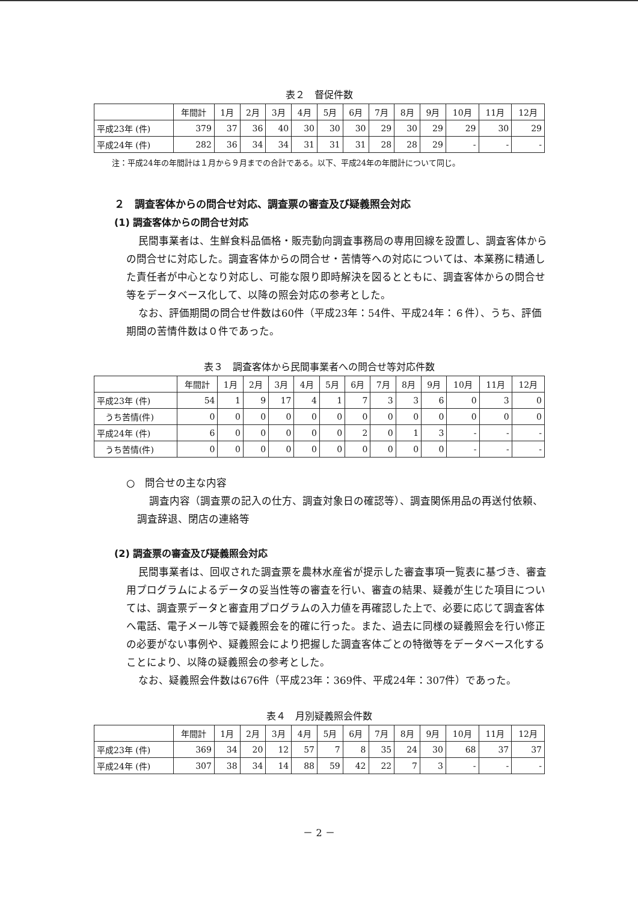表２　督促件数
| | 年間計 | 1月 | 2月 | 3月 | 4月 | 5月 | 6月 | 7月 | 8月 | 9月 | 10月 | 11月 | 12月 |
| --- | --- | --- | --- | --- | --- | --- | --- | --- | --- | --- | --- | --- | --- |
| 平成23年 (件) | 379 | 37 | 36 | 40 | 30 | 30 | 30 | 29 | 30 | 29 | 29 | 30 | 29 |
| 平成24年 (件) | 282 | 36 | 34 | 34 | 31 | 31 | 31 | 28 | 28 | 29 | - | - | - |
注：平成24年の年間計は１月から９月までの合計である。以下、平成24年の年間計について同じ。
２　調査客体からの問合せ対応、調査票の審査及び疑義照会対応
(1) 調査客体からの問合せ対応
民間事業者は、生鮮食料品価格・販売動向調査事務局の専用回線を設置し、調査客体からの問合せに対応した。調査客体からの問合せ・苦情等への対応については、本業務に精通した責任者が中心となり対応し、可能な限り即時解決を図るとともに、調査客体からの問合せ等をデータベース化して、以降の照会対応の参考とした。
なお、評価期間の問合せ件数は60件（平成23年：54件、平成24年：６件）、うち、評価期間の苦情件数は０件であった。
表３　調査客体から民間事業者への問合せ等対応件数
| | 年間計 | 1月 | 2月 | 3月 | 4月 | 5月 | 6月 | 7月 | 8月 | 9月 | 10月 | 11月 | 12月 |
| --- | --- | --- | --- | --- | --- | --- | --- | --- | --- | --- | --- | --- | --- |
| 平成23年 (件) | 54 | 1 | 9 | 17 | 4 | 1 | 7 | 3 | 3 | 6 | 0 | 3 | 0 |
| うち苦情(件) | 0 | 0 | 0 | 0 | 0 | 0 | 0 | 0 | 0 | 0 | 0 | 0 | 0 |
| 平成24年 (件) | 6 | 0 | 0 | 0 | 0 | 0 | 2 | 0 | 1 | 3 | - | - | - |
| うち苦情(件) | 0 | 0 | 0 | 0 | 0 | 0 | 0 | 0 | 0 | 0 | - | - | - |
○　問合せの主な内容
調査内容（調査票の記入の仕方、調査対象日の確認等）、調査関係用品の再送付依頼、調査辞退、閉店の連絡等
(2) 調査票の審査及び疑義照会対応
民間事業者は、回収された調査票を農林水産省が提示した審査事項一覧表に基づき、審査用プログラムによるデータの妥当性等の審査を行い、審査の結果、疑義が生じた項目については、調査票データと審査用プログラムの入力値を再確認した上で、必要に応じて調査客体へ電話、電子メール等で疑義照会を的確に行った。また、過去に同様の疑義照会を行い修正の必要がない事例や、疑義照会により把握した調査客体ごとの特徴等をデータベース化することにより、以降の疑義照会の参考とした。
なお、疑義照会件数は676件（平成23年：369件、平成24年：307件）であった。
表４　月別疑義照会件数
| | 年間計 | 1月 | 2月 | 3月 | 4月 | 5月 | 6月 | 7月 | 8月 | 9月 | 10月 | 11月 | 12月 |
| --- | --- | --- | --- | --- | --- | --- | --- | --- | --- | --- | --- | --- | --- |
| 平成23年 (件) | 369 | 34 | 20 | 12 | 57 | 7 | 8 | 35 | 24 | 30 | 68 | 37 | 37 |
| 平成24年 (件) | 307 | 38 | 34 | 14 | 88 | 59 | 42 | 22 | 7 | 3 | - | - | - |
－ 2 －